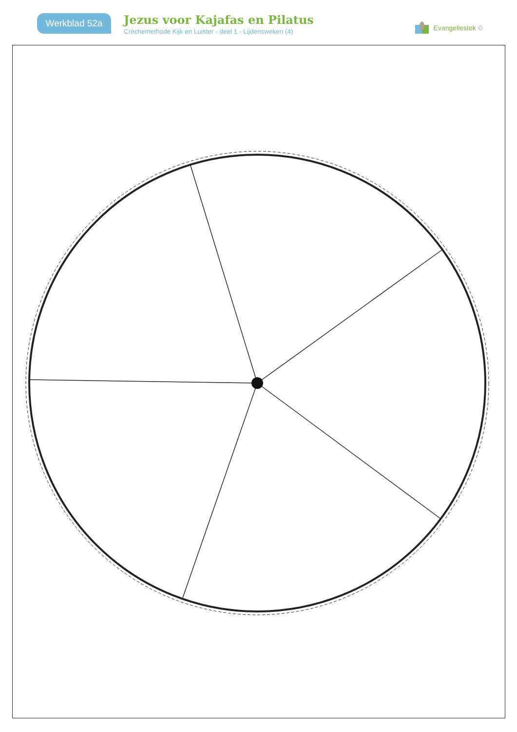Werkblad 52a
Jezus voor Kajafas en Pilatus
Crèchemethode Kijk en Luister - deel 1 - Lijdensweken (4)
Evangeliestek ©